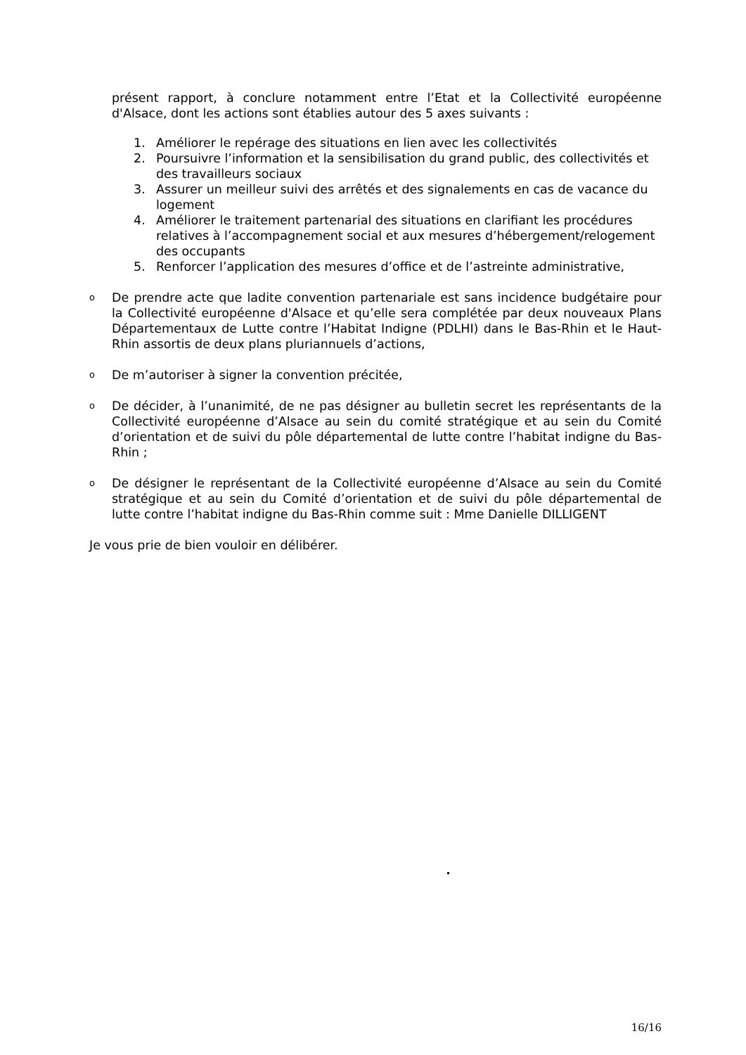présent rapport, à conclure notamment entre l’Etat et la Collectivité européenne d'Alsace, dont les actions sont établies autour des 5 axes suivants :
1. Améliorer le repérage des situations en lien avec les collectivités
2. Poursuivre l’information et la sensibilisation du grand public, des collectivités et des travailleurs sociaux
3. Assurer un meilleur suivi des arrêtés et des signalements en cas de vacance du logement
4. Améliorer le traitement partenarial des situations en clarifiant les procédures relatives à l’accompagnement social et aux mesures d’hébergement/relogement des occupants
5. Renforcer l’application des mesures d’office et de l’astreinte administrative,
o De prendre acte que ladite convention partenariale est sans incidence budgétaire pour la Collectivité européenne d'Alsace et qu’elle sera complétée par deux nouveaux Plans Départementaux de Lutte contre l’Habitat Indigne (PDLHI) dans le Bas-Rhin et le Haut-Rhin assortis de deux plans pluriannuels d’actions,
o De m’autoriser à signer la convention précitée,
o De décider, à l’unanimité, de ne pas désigner au bulletin secret les représentants de la Collectivité européenne d’Alsace au sein du comité stratégique et au sein du Comité d’orientation et de suivi du pôle départemental de lutte contre l’habitat indigne du Bas-Rhin ;
o De désigner le représentant de la Collectivité européenne d’Alsace au sein du Comité stratégique et au sein du Comité d’orientation et de suivi du pôle départemental de lutte contre l’habitat indigne du Bas-Rhin comme suit : Mme Danielle DILLIGENT
Je vous prie de bien vouloir en délibérer.
16/16